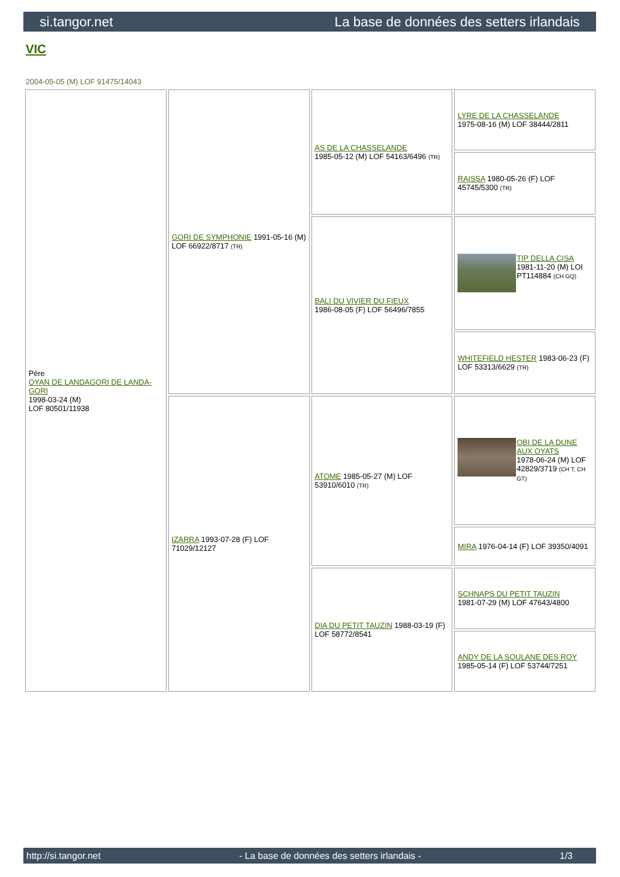si.tangor.net La base de données des setters irlandais
VIC
2004-05-05 (M) LOF 91475/14043
| Père OYAN DE LANDAGORI DE LANDA-GORI 1998-03-24 (M) LOF 80501/11938 | GORI DE SYMPHONIE 1991-05-16 (M) LOF 66922/8717 (TR) | AS DE LA CHASSELANDE 1985-05-12 (M) LOF 54163/6496 (TR) | LYRE DE LA CHASSELANDE 1975-08-16 (M) LOF 38444/2811 |
| | | | RAISSA 1980-05-26 (F) LOF 45745/5300 (TR) |
| | | BALI DU VIVIER DU FIEUX 1986-08-05 (F) LOF 56496/7855 | TIP DELLA CISA 1981-11-20 (M) LOI PT114884 (CH GQ) |
| | | | WHITEFIELD HESTER 1983-06-23 (F) LOF 53313/6629 (TR) |
| | IZARRA 1993-07-28 (F) LOF 71029/12127 | ATOME 1985-05-27 (M) LOF 53910/6010 (TR) | OBI DE LA DUNE AUX OYATS 1978-06-24 (M) LOF 42829/3719 (CH T, CH GT) |
| | | | MIRA 1976-04-14 (F) LOF 39350/4091 |
| | | DIA DU PETIT TAUZIN 1988-03-19 (F) LOF 58772/8541 | SCHNAPS DU PETIT TAUZIN 1981-07-29 (M) LOF 47643/4800 |
| | | | ANDY DE LA SOULANE DES ROY 1985-05-14 (F) LOF 53744/7251 |
http://si.tangor.net - La base de données des setters irlandais - 1/3